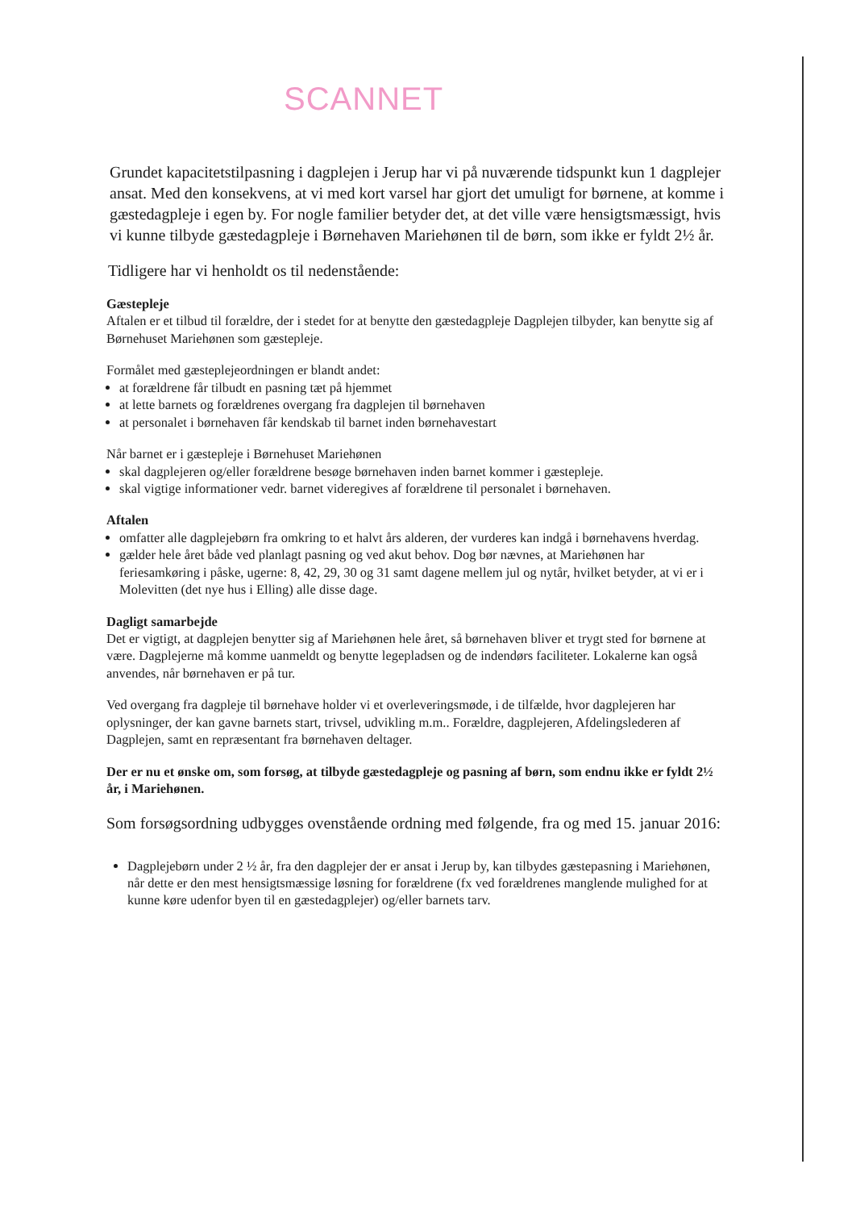SCANNET
Grundet kapacitetstilpasning i dagplejen i Jerup har vi på nuværende tidspunkt kun 1 dagplejer ansat. Med den konsekvens, at vi med kort varsel har gjort det umuligt for børnene, at komme i gæstedagpleje i egen by. For nogle familier betyder det, at det ville være hensigtsmæssigt, hvis vi kunne tilbyde gæstedagpleje i Børnehaven Mariehønen til de børn, som ikke er fyldt 2½ år.
Tidligere har vi henholdt os til nedenstående:
Gæstepleje
Aftalen er et tilbud til forældre, der i stedet for at benytte den gæstedagpleje Dagplejen tilbyder, kan benytte sig af Børnehuset Mariehønen som gæstepleje.
Formålet med gæsteplejeordningen er blandt andet:
at forældrene får tilbudt en pasning tæt på hjemmet
at lette barnets og forældrenes overgang fra dagplejen til børnehaven
at personalet i børnehaven får kendskab til barnet inden børnehavestart
Når barnet er i gæstepleje i Børnehuset Mariehønen
skal dagplejeren og/eller forældrene besøge børnehaven inden barnet kommer i gæstepleje.
skal vigtige informationer vedr. barnet videregives af forældrene til personalet i børnehaven.
Aftalen
omfatter alle dagplejebørn fra omkring to et halvt års alderen, der vurderes kan indgå i børnehavens hverdag.
gælder hele året både ved planlagt pasning og ved akut behov. Dog bør nævnes, at Mariehønen har feriesamkøring i påske, ugerne: 8, 42, 29, 30 og 31 samt dagene mellem jul og nytår, hvilket betyder, at vi er i Molevitten (det nye hus i Elling) alle disse dage.
Dagligt samarbejde
Det er vigtigt, at dagplejen benytter sig af Mariehønen hele året, så børnehaven bliver et trygt sted for børnene at være. Dagplejerne må komme uanmeldt og benytte legepladsen og de indendørs faciliteter. Lokalerne kan også anvendes, når børnehaven er på tur.
Ved overgang fra dagpleje til børnehave holder vi et overleveringsmøde, i de tilfælde, hvor dagplejeren har oplysninger, der kan gavne barnets start, trivsel, udvikling m.m.. Forældre, dagplejeren, Afdelingslederen af Dagplejen, samt en repræsentant fra børnehaven deltager.
Der er nu et ønske om, som forsøg, at tilbyde gæstedagpleje og pasning af børn, som endnu ikke er fyldt 2½ år, i Mariehønen.
Som forsøgsordning udbygges ovenstående ordning med følgende, fra og med 15. januar 2016:
Dagplejebørn under 2 ½ år, fra den dagplejer der er ansat i Jerup by, kan tilbydes gæstepasning i Mariehønen, når dette er den mest hensigtsmæssige løsning for forældrene (fx ved forældrenes manglende mulighed for at kunne køre udenfor byen til en gæstedagplejer) og/eller barnets tarv.